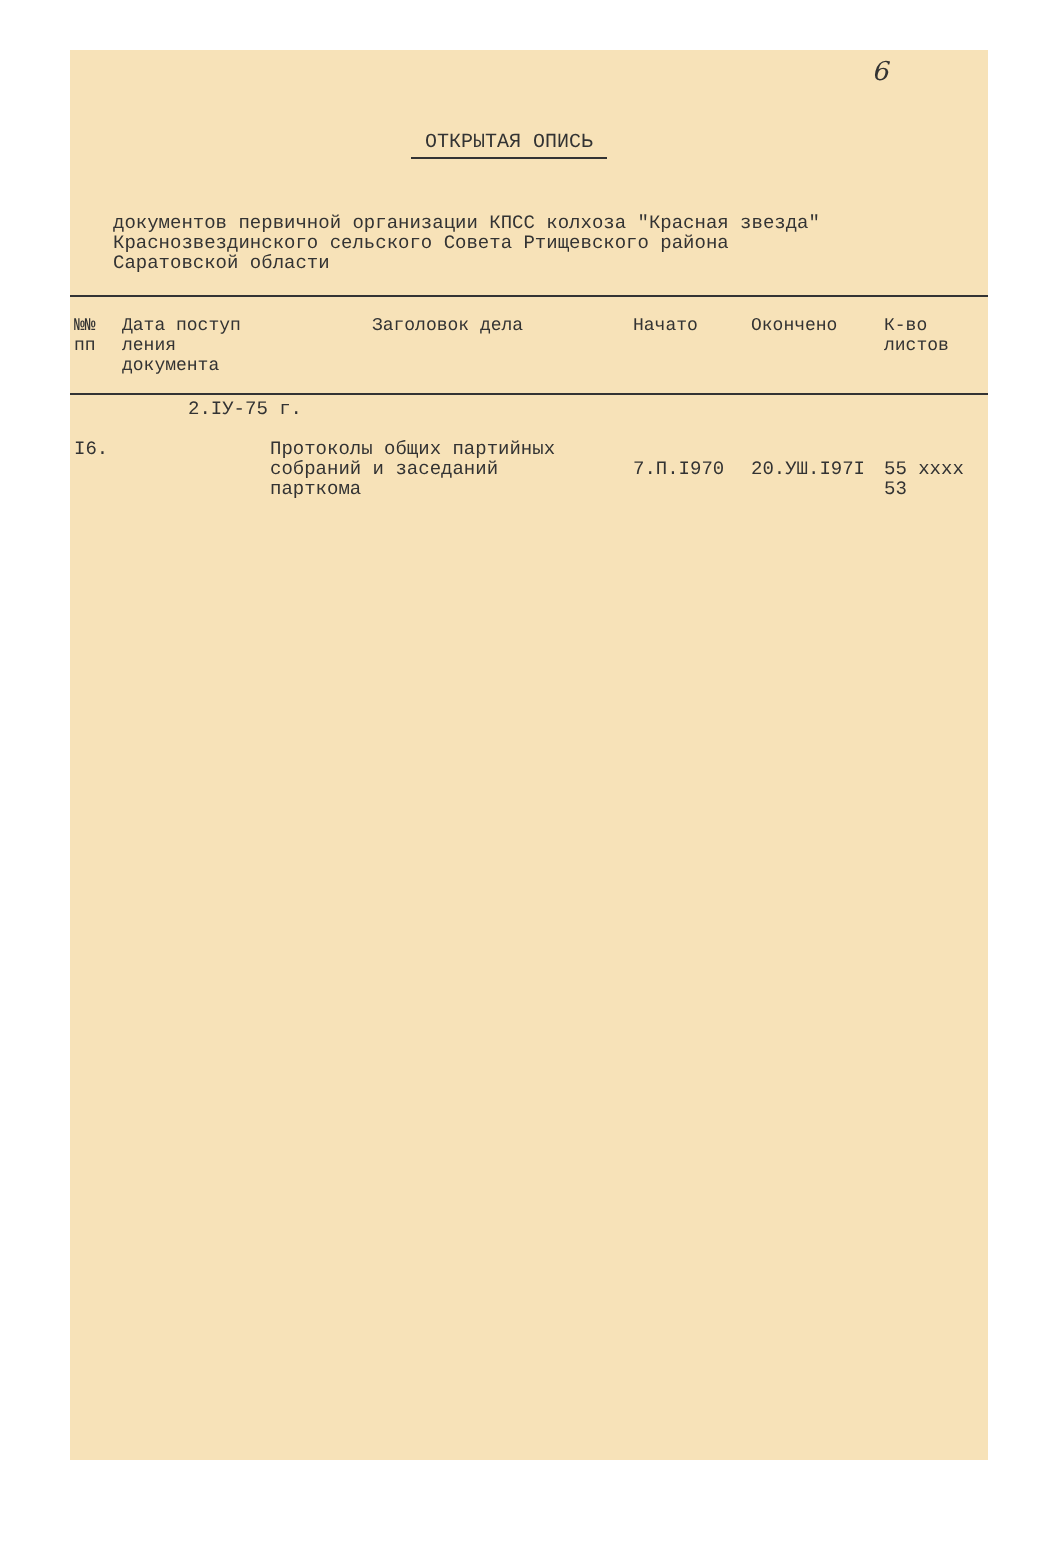6
ОТКРЫТАЯ ОПИСЬ
документов первичной организации КПСС колхоза "Красная звезда"
Краснозвездинского сельского Совета Ртищевского района
Саратовской области
| №№ пп | Дата поступ ления документа | Заголовок дела | Начато | Окончено | К-во листов |
| --- | --- | --- | --- | --- | --- |
| | 2.IУ-75 г. | | | | |
| I6. | | Протоколы общих партийных собраний и заседаний парткома | 7.П.I970 | 20.УШ.I97I | 55 xxxx 53 |